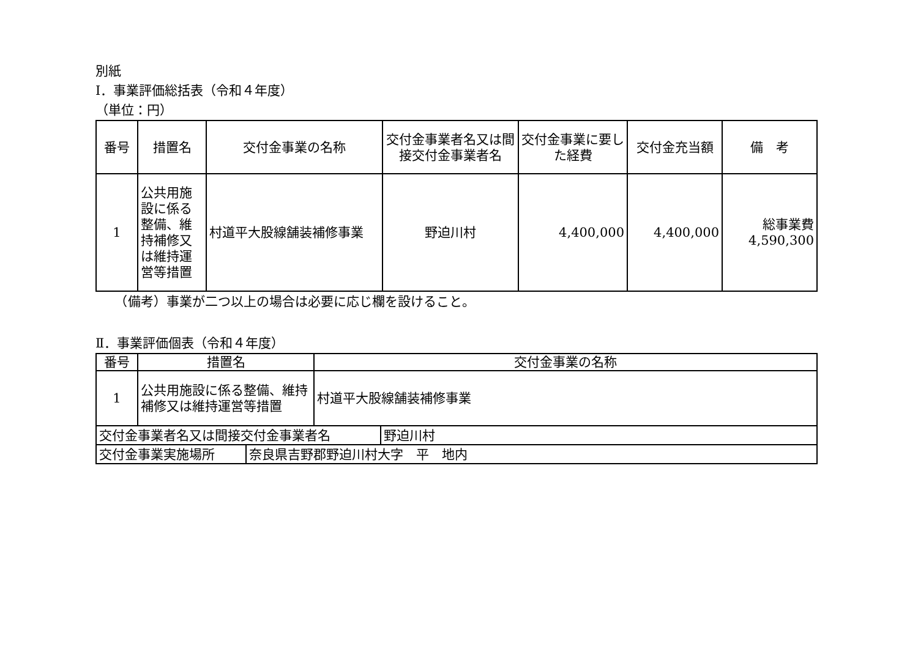別紙
Ⅰ．事業評価総括表（令和４年度）
（単位：円）
| 番号 | 措置名 | 交付金事業の名称 | 交付金事業者名又は間接交付金事業者名 | 交付金事業に要した経費 | 交付金充当額 | 備 考 |
| --- | --- | --- | --- | --- | --- | --- |
| 1 | 公共用施設に係る整備、維持補修又は維持運営等措置 | 村道平大股線舗装補修事業 | 野迫川村 | 4,400,000 | 4,400,000 | 総事業費 4,590,300 |
　　（備考）事業が二つ以上の場合は必要に応じ欄を設けること。
Ⅱ．事業評価個表（令和４年度）
| 番号 | 措置名 | 交付金事業の名称 |
| --- | --- | --- |
| 1 | 公共用施設に係る整備、維持補修又は維持運営等措置 | 村道平大股線舗装補修事業 |
| 交付金事業者名又は間接交付金事業者名 | 野迫川村 |
| 交付金事業実施場所 | 奈良県吉野郡野迫川村大字 平 地内 |